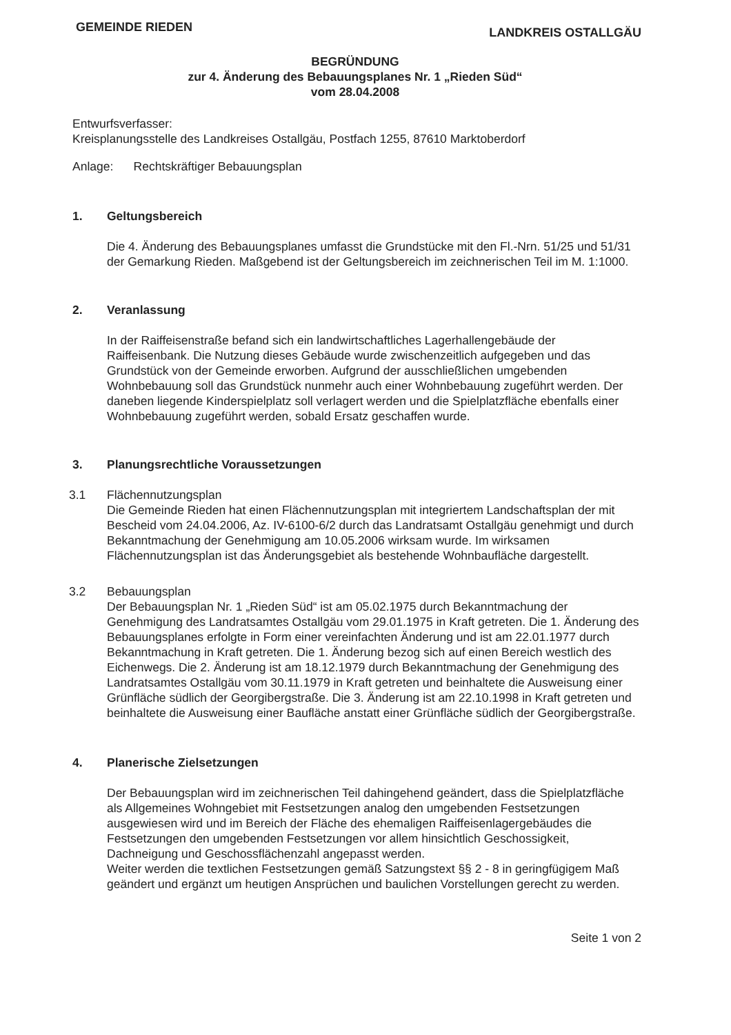GEMEINDE RIEDEN LANDKREIS OSTALLGÄU
BEGRÜNDUNG
zur 4. Änderung des Bebauungsplanes Nr. 1 „Rieden Süd“
vom 28.04.2008
Entwurfsverfasser:
Kreisplanungsstelle des Landkreises Ostallgäu, Postfach 1255, 87610 Marktoberdorf
Anlage: Rechtskräftiger Bebauungsplan
1. Geltungsbereich
Die 4. Änderung des Bebauungsplanes umfasst die Grundstücke mit den Fl.-Nrn. 51/25 und 51/31 der Gemarkung Rieden. Maßgebend ist der Geltungsbereich im zeichnerischen Teil im M. 1:1000.
2. Veranlassung
In der Raiffeisenstraße befand sich ein landwirtschaftliches Lagerhallengebäude der Raiffeisenbank. Die Nutzung dieses Gebäude wurde zwischenzeitlich aufgegeben und das Grundstück von der Gemeinde erworben. Aufgrund der ausschließlichen umgebenden Wohnbebauung soll das Grundstück nunmehr auch einer Wohnbebauung zugeführt werden. Der daneben liegende Kinderspielplatz soll verlagert werden und die Spielplatzfläche ebenfalls einer Wohnbebauung zugeführt werden, sobald Ersatz geschaffen wurde.
3. Planungsrechtliche Voraussetzungen
3.1 Flächennutzungsplan
Die Gemeinde Rieden hat einen Flächennutzungsplan mit integriertem Landschaftsplan der mit Bescheid vom 24.04.2006, Az. IV-6100-6/2 durch das Landratsamt Ostallgäu genehmigt und durch Bekanntmachung der Genehmigung am 10.05.2006 wirksam wurde. Im wirksamen Flächennutzungsplan ist das Änderungsgebiet als bestehende Wohnbaufläche dargestellt.
3.2 Bebauungsplan
Der Bebauungsplan Nr. 1 „Rieden Süd“ ist am 05.02.1975 durch Bekanntmachung der Genehmigung des Landratsamtes Ostallgäu vom 29.01.1975 in Kraft getreten. Die 1. Änderung des Bebauungsplanes erfolgte in Form einer vereinfachten Änderung und ist am 22.01.1977 durch Bekanntmachung in Kraft getreten. Die 1. Änderung bezog sich auf einen Bereich westlich des Eichenwegs. Die 2. Änderung ist am 18.12.1979 durch Bekanntmachung der Genehmigung des Landratsamtes Ostallgäu vom 30.11.1979 in Kraft getreten und beinhaltete die Ausweisung einer Grünfläche südlich der Georgibergstraße. Die 3. Änderung ist am 22.10.1998 in Kraft getreten und beinhaltete die Ausweisung einer Baufläche anstatt einer Grünfläche südlich der Georgibergstraße.
4. Planerische Zielsetzungen
Der Bebauungsplan wird im zeichnerischen Teil dahingehend geändert, dass die Spielplatzfläche als Allgemeines Wohngebiet mit Festsetzungen analog den umgebenden Festsetzungen ausgewiesen wird und im Bereich der Fläche des ehemaligen Raiffeisenlagergebäudes die Festsetzungen den umgebenden Festsetzungen vor allem hinsichtlich Geschossigkeit, Dachneigung und Geschossflächenzahl angepasst werden.
Weiter werden die textlichen Festsetzungen gemäß Satzungstext §§ 2 - 8 in geringfügigem Maß geändert und ergänzt um heutigen Ansprüchen und baulichen Vorstellungen gerecht zu werden.
Seite 1 von 2